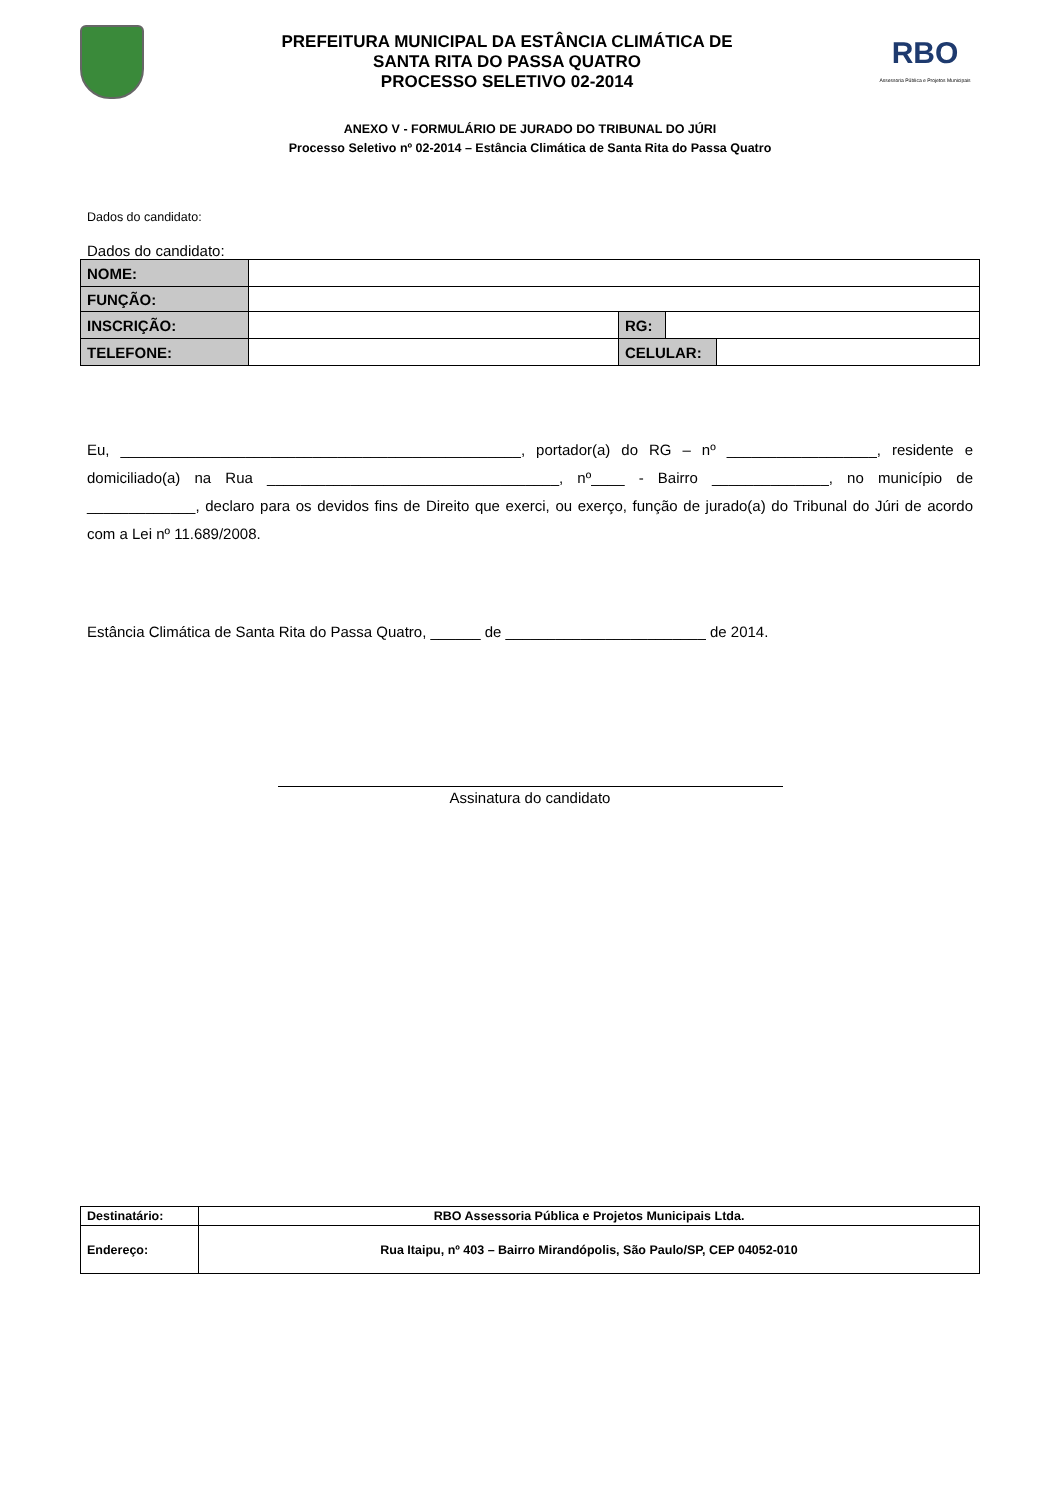PREFEITURA MUNICIPAL DA ESTÂNCIA CLIMÁTICA DE
SANTA RITA DO PASSA QUATRO
PROCESSO SELETIVO 02-2014
RBO
Assessoria Pública e Projetos Municipais
ANEXO V - FORMULÁRIO DE JURADO DO TRIBUNAL DO JÚRI
Processo Seletivo nº 02-2014 – Estância Climática de Santa Rita do Passa Quatro
Dados do candidato:
Dados do candidato:
| NOME: | | | | |
| FUNÇÃO: | | | | |
| INSCRIÇÃO: | | RG: | | |
| TELEFONE: | | CELULAR: | | |
Eu, ________________________________________________, portador(a) do RG – nº __________________, residente e domiciliado(a) na Rua ___________________________________, nº____ - Bairro ______________, no município de _____________, declaro para os devidos fins de Direito que exerci, ou exerço, função de jurado(a) do Tribunal do Júri de acordo com a Lei nº 11.689/2008.
Estância Climática de Santa Rita do Passa Quatro, ______ de ________________________ de 2014.
Assinatura do candidato
| Destinatário: | RBO Assessoria Pública e Projetos Municipais Ltda. |
| Endereço: | Rua Itaipu, nº 403 – Bairro Mirandópolis, São Paulo/SP, CEP 04052-010 |